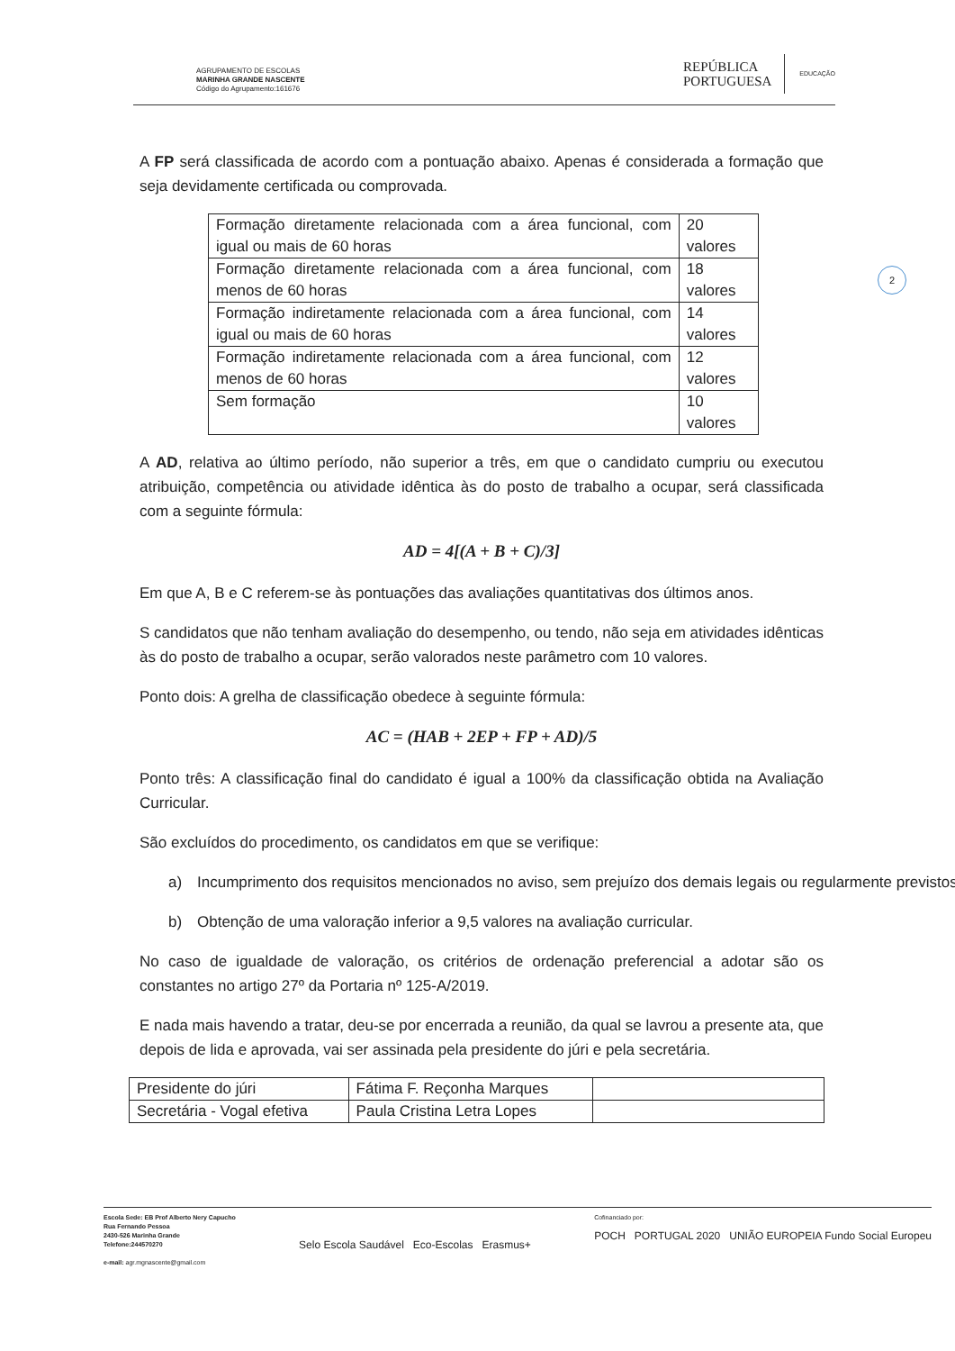AGRUPAMENTO DE ESCOLAS
MARINHA GRANDE NASCENTE
Código do Agrupamento:161676
REPÚBLICA
PORTUGUESA
EDUCAÇÃO
2
A FP será classificada de acordo com a pontuação abaixo. Apenas é considerada a formação que seja devidamente certificada ou comprovada.
| Formação diretamente relacionada com a área funcional, com igual ou mais de 60 horas | 20 valores |
| Formação diretamente relacionada com a área funcional, com menos de 60 horas | 18 valores |
| Formação indiretamente relacionada com a área funcional, com igual ou mais de 60 horas | 14 valores |
| Formação indiretamente relacionada com a área funcional, com menos de 60 horas | 12 valores |
| Sem formação | 10 valores |
A AD, relativa ao último período, não superior a três, em que o candidato cumpriu ou executou atribuição, competência ou atividade idêntica às do posto de trabalho a ocupar, será classificada com a seguinte fórmula:
AD = 4[(A + B + C)/3]
Em que A, B e C referem-se às pontuações das avaliações quantitativas dos últimos anos.
S candidatos que não tenham avaliação do desempenho, ou tendo, não seja em atividades idênticas às do posto de trabalho a ocupar, serão valorados neste parâmetro com 10 valores.
Ponto dois: A grelha de classificação obedece à seguinte fórmula:
AC = (HAB + 2EP + FP + AD)/5
Ponto três: A classificação final do candidato é igual a 100% da classificação obtida na Avaliação Curricular.
São excluídos do procedimento, os candidatos em que se verifique:
a) Incumprimento dos requisitos mencionados no aviso, sem prejuízo dos demais legais ou regularmente previstos;
b) Obtenção de uma valoração inferior a 9,5 valores na avaliação curricular.
No caso de igualdade de valoração, os critérios de ordenação preferencial a adotar são os constantes no artigo 27º da Portaria nº 125-A/2019.
E nada mais havendo a tratar, deu-se por encerrada a reunião, da qual se lavrou a presente ata, que depois de lida e aprovada, vai ser assinada pela presidente do júri e pela secretária.
| Presidente do júri | Fátima F. Reçonha Marques | |
| Secretária - Vogal efetiva | Paula Cristina Letra Lopes | |
Escola Sede: EB Prof Alberto Nery Capucho
Rua Fernando Pessoa
2430-526 Marinha Grande
Telefone:244570270
e-mail: agr.mgnascente@gmail.com
Selo Escola Saudável Eco-Escolas Erasmus+
Cofinanciado por:
POCH PORTUGAL 2020 UNIÃO EUROPEIA Fundo Social Europeu